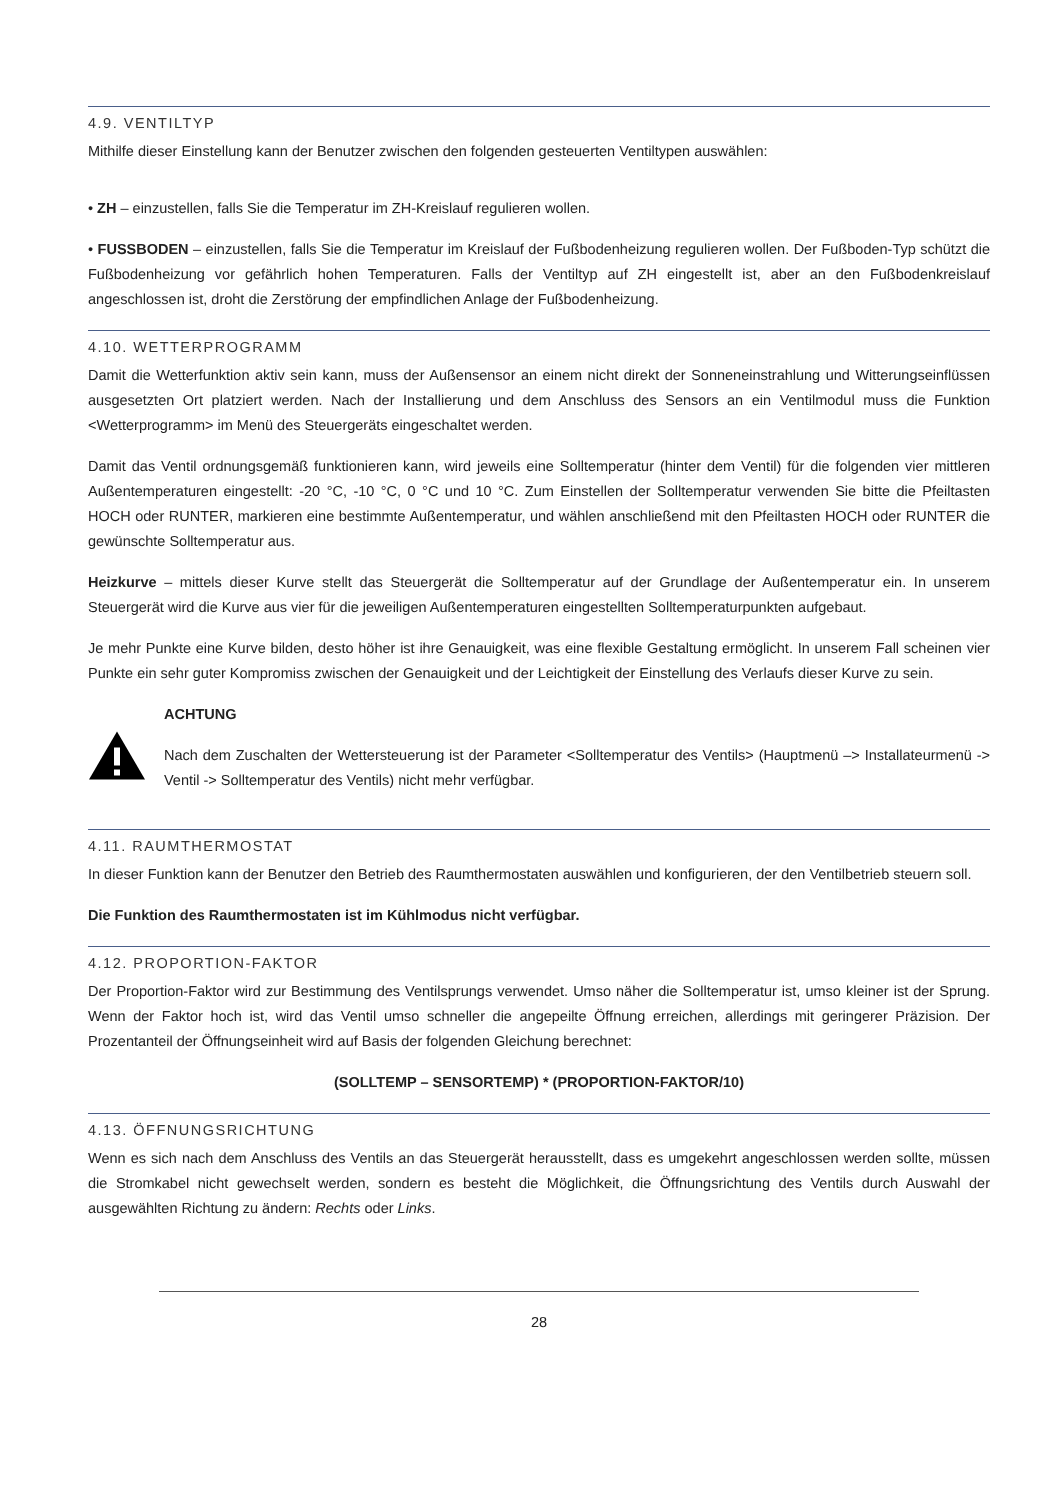4.9. VENTILTYP
Mithilfe dieser Einstellung kann der Benutzer zwischen den folgenden gesteuerten Ventiltypen auswählen:
• ZH – einzustellen, falls Sie die Temperatur im ZH-Kreislauf regulieren wollen.
• FUSSBODEN – einzustellen, falls Sie die Temperatur im Kreislauf der Fußbodenheizung regulieren wollen. Der Fußboden-Typ schützt die Fußbodenheizung vor gefährlich hohen Temperaturen. Falls der Ventiltyp auf ZH eingestellt ist, aber an den Fußbodenkreislauf angeschlossen ist, droht die Zerstörung der empfindlichen Anlage der Fußbodenheizung.
4.10. WETTERPROGRAMM
Damit die Wetterfunktion aktiv sein kann, muss der Außensensor an einem nicht direkt der Sonneneinstrahlung und Witterungseinflüssen ausgesetzten Ort platziert werden. Nach der Installierung und dem Anschluss des Sensors an ein Ventilmodul muss die Funktion <Wetterprogramm> im Menü des Steuergeräts eingeschaltet werden.
Damit das Ventil ordnungsgemäß funktionieren kann, wird jeweils eine Solltemperatur (hinter dem Ventil) für die folgenden vier mittleren Außentemperaturen eingestellt: -20 °C, -10 °C, 0 °C und 10 °C. Zum Einstellen der Solltemperatur verwenden Sie bitte die Pfeiltasten HOCH oder RUNTER, markieren eine bestimmte Außentemperatur, und wählen anschließend mit den Pfeiltasten HOCH oder RUNTER die gewünschte Solltemperatur aus.
Heizkurve – mittels dieser Kurve stellt das Steuergerät die Solltemperatur auf der Grundlage der Außentemperatur ein. In unserem Steuergerät wird die Kurve aus vier für die jeweiligen Außentemperaturen eingestellten Solltemperaturpunkten aufgebaut.
Je mehr Punkte eine Kurve bilden, desto höher ist ihre Genauigkeit, was eine flexible Gestaltung ermöglicht. In unserem Fall scheinen vier Punkte ein sehr guter Kompromiss zwischen der Genauigkeit und der Leichtigkeit der Einstellung des Verlaufs dieser Kurve zu sein.
ACHTUNG
Nach dem Zuschalten der Wettersteuerung ist der Parameter <Solltemperatur des Ventils> (Hauptmenü –> Installateurmenü -> Ventil -> Solltemperatur des Ventils) nicht mehr verfügbar.
4.11. RAUMTHERMOSTAT
In dieser Funktion kann der Benutzer den Betrieb des Raumthermostaten auswählen und konfigurieren, der den Ventilbetrieb steuern soll.
Die Funktion des Raumthermostaten ist im Kühlmodus nicht verfügbar.
4.12. PROPORTION-FAKTOR
Der Proportion-Faktor wird zur Bestimmung des Ventilsprungs verwendet. Umso näher die Solltemperatur ist, umso kleiner ist der Sprung. Wenn der Faktor hoch ist, wird das Ventil umso schneller die angepeilte Öffnung erreichen, allerdings mit geringerer Präzision. Der Prozentanteil der Öffnungseinheit wird auf Basis der folgenden Gleichung berechnet:
(SOLLTEMP – SENSORTEMP) * (PROPORTION-FAKTOR/10)
4.13. ÖFFNUNGSRICHTUNG
Wenn es sich nach dem Anschluss des Ventils an das Steuergerät herausstellt, dass es umgekehrt angeschlossen werden sollte, müssen die Stromkabel nicht gewechselt werden, sondern es besteht die Möglichkeit, die Öffnungsrichtung des Ventils durch Auswahl der ausgewählten Richtung zu ändern: Rechts oder Links.
28